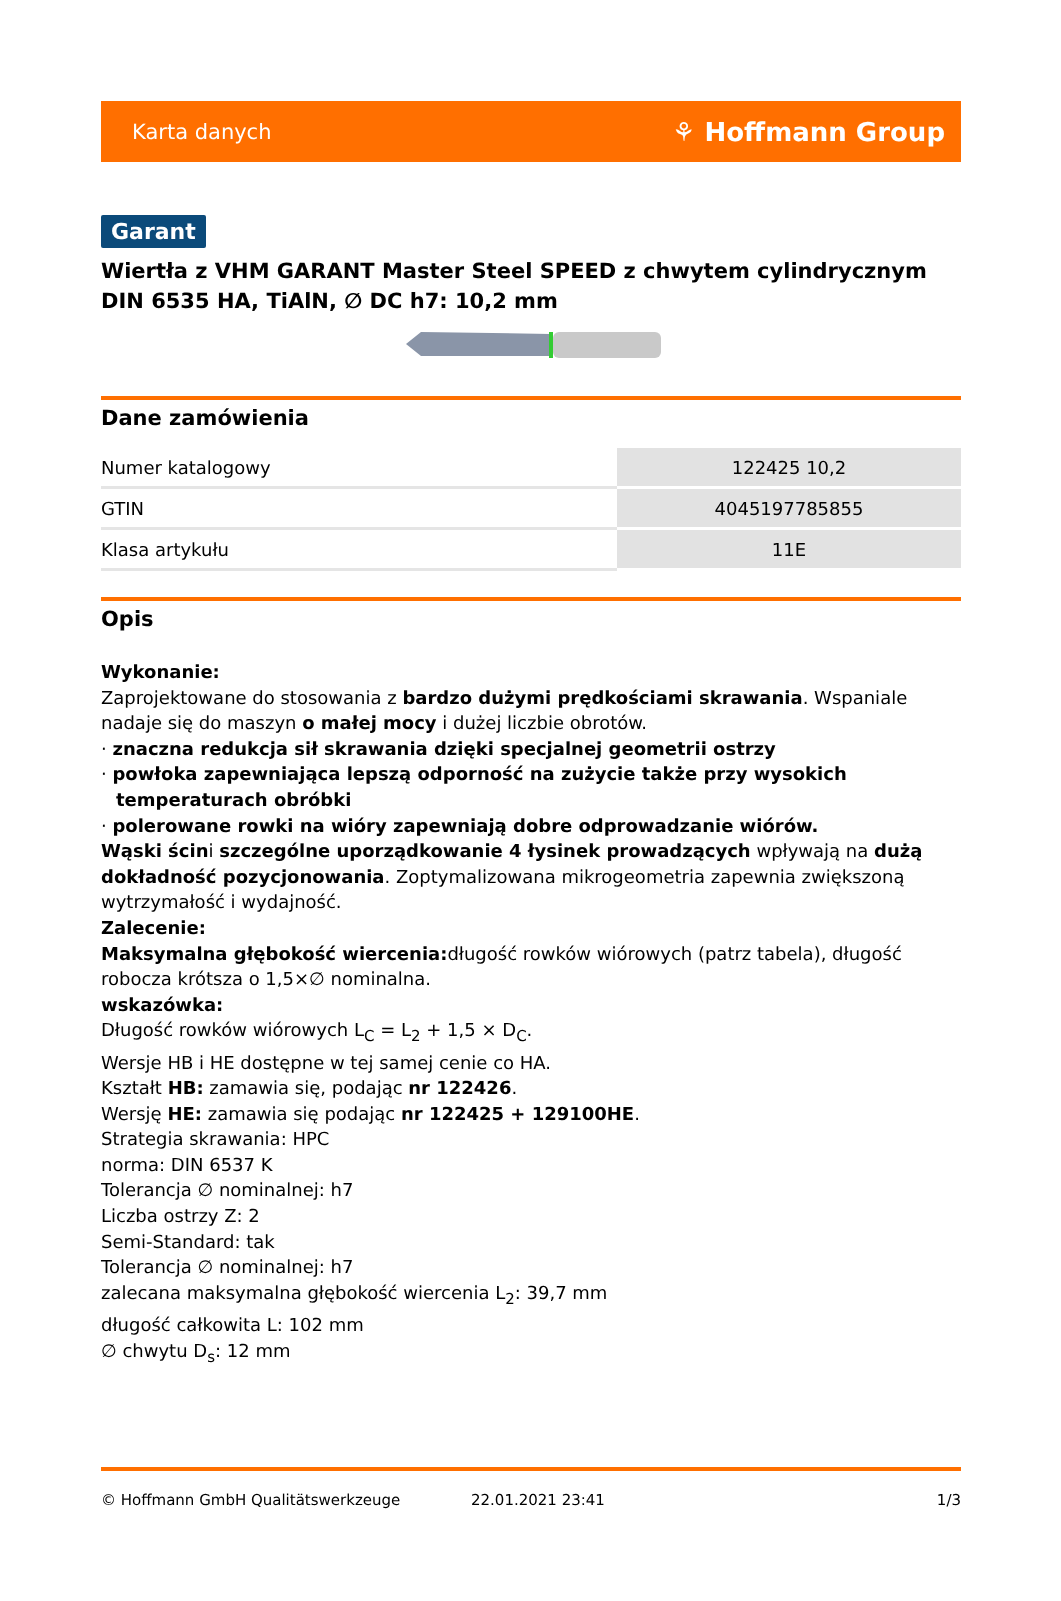Karta danych ⚘ Hoffmann Group
Garant
Wiertła z VHM GARANT Master Steel SPEED z chwytem cylindrycznym DIN 6535 HA, TiAlN, ∅ DC h7: 10,2 mm
Dane zamówienia
| Numer katalogowy | 122425 10,2 |
| GTIN | 4045197785855 |
| Klasa artykułu | 11E |
Opis
Wykonanie:
Zaprojektowane do stosowania z bardzo dużymi prędkościami skrawania. Wspaniale nadaje się do maszyn o małej mocy i dużej liczbie obrotów.
· znaczna redukcja sił skrawania dzięki specjalnej geometrii ostrzy
· powłoka zapewniająca lepszą odporność na zużycie także przy wysokich temperaturach obróbki
· polerowane rowki na wióry zapewniają dobre odprowadzanie wiórów.
Wąski ścini szczególne uporządkowanie 4 łysinek prowadzących wpływają na dużą dokładność pozycjonowania. Zoptymalizowana mikrogeometria zapewnia zwiększoną wytrzymałość i wydajność.
Zalecenie:
Maksymalna głębokość wiercenia: długość rowków wiórowych (patrz tabela), długość robocza krótsza o 1,5×∅ nominalna.
wskazówka:
Długość rowków wiórowych L<sub>C</sub> = L<sub>2</sub> + 1,5 × D<sub>C</sub>.
Wersje HB i HE dostępne w tej samej cenie co HA.
Kształt HB: zamawia się, podając nr 122426.
Wersję HE: zamawia się podając nr 122425 + 129100HE.
Strategia skrawania: HPC
norma: DIN 6537 K
Tolerancja ∅ nominalnej: h7
Liczba ostrzy Z: 2
Semi-Standard: tak
Tolerancja ∅ nominalnej: h7
zalecana maksymalna głębokość wiercenia L<sub>2</sub>: 39,7 mm
długość całkowita L: 102 mm
∅ chwytu D<sub>s</sub>: 12 mm
© Hoffmann GmbH Qualitätswerkzeuge 22.01.2021 23:41 1/3